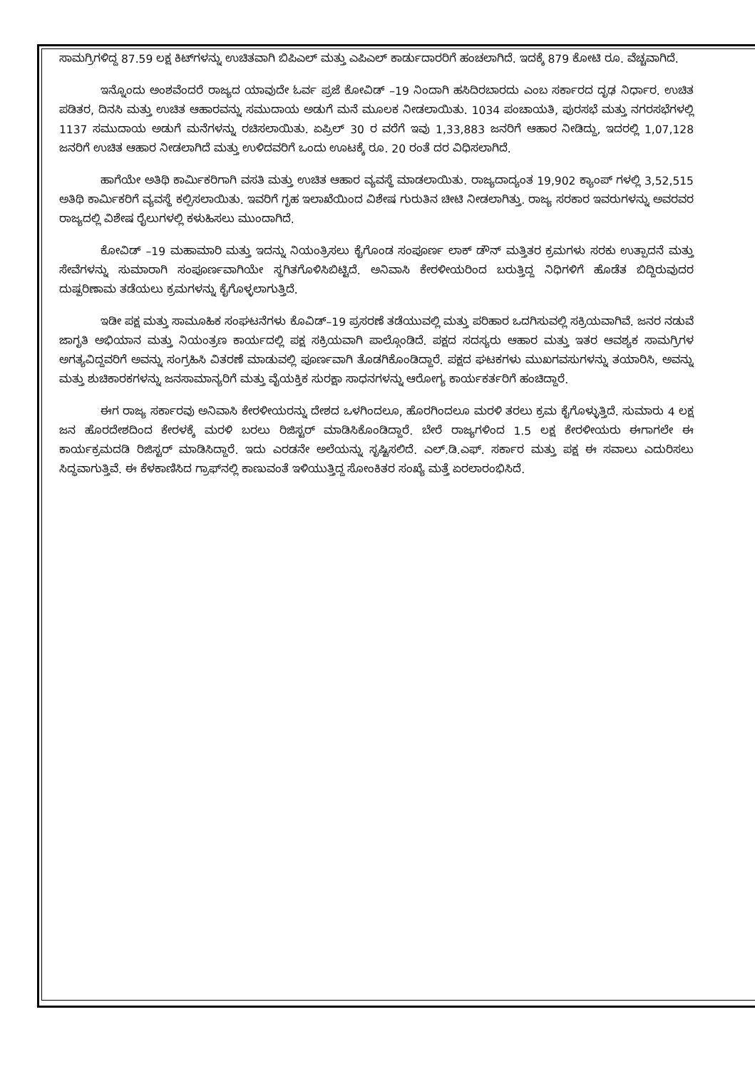ಸಾಮಗ್ರಿಗಳಿದ್ದ 87.59 ಲಕ್ಷ ಕಿಟ್‌ಗಳನ್ನು ಉಚಿತವಾಗಿ ಬಿಪಿಎಲ್ ಮತ್ತು ಎಪಿಎಲ್ ಕಾರ್ಡುದಾರರಿಗೆ ಹಂಚಲಾಗಿದೆ. ಇದಕ್ಕೆ 879 ಕೋಟಿ ರೂ. ವೆಚ್ಚವಾಗಿದೆ.
ಇನ್ನೊಂದು ಅಂಶವೆಂದರೆ ರಾಜ್ಯದ ಯಾವುದೇ ಓರ್ವ ಪ್ರಜೆ ಕೋವಿಡ್ –19 ನಿಂದಾಗಿ ಹಸಿದಿರಬಾರದು ಎಂಬ ಸರ್ಕಾರದ ದೃಢ ನಿರ್ಧಾರ. ಉಚಿತ ಪಡಿತರ, ದಿನಸಿ ಮತ್ತು ಉಚಿತ ಆಹಾರವನ್ನು ಸಮುದಾಯ ಅಡುಗೆ ಮನೆ ಮೂಲಕ ನೀಡಲಾಯಿತು. 1034 ಪಂಚಾಯತಿ, ಪುರಸಭೆ ಮತ್ತು ನಗರಸಭೆಗಳಲ್ಲಿ 1137 ಸಮುದಾಯ ಅಡುಗೆ ಮನೆಗಳನ್ನು ರಚಿಸಲಾಯಿತು. ಏಪ್ರಿಲ್ 30 ರ ವರೆಗೆ ಇವು 1,33,883 ಜನರಿಗೆ ಆಹಾರ ನೀಡಿದ್ದು, ಇದರಲ್ಲಿ 1,07,128 ಜನರಿಗೆ ಉಚಿತ ಆಹಾರ ನೀಡಲಾಗಿದೆ ಮತ್ತು ಉಳಿದವರಿಗೆ ಒಂದು ಊಟಕ್ಕೆ ರೂ. 20 ರಂತೆ ದರ ವಿಧಿಸಲಾಗಿದೆ.
ಹಾಗೆಯೇ ಅತಿಥಿ ಕಾರ್ಮಿಕರಿಗಾಗಿ ವಸತಿ ಮತ್ತು ಉಚಿತ ಆಹಾರ ವ್ಯವಸ್ಥೆ ಮಾಡಲಾಯಿತು. ರಾಜ್ಯದಾದ್ಯಂತ 19,902 ಕ್ಯಾಂಪ್ ಗಳಲ್ಲಿ 3,52,515 ಅತಿಥಿ ಕಾರ್ಮಿಕರಿಗೆ ವ್ಯವಸ್ಥೆ ಕಲ್ಪಿಸಲಾಯಿತು. ಇವರಿಗೆ ಗೃಹ ಇಲಾಖೆಯಿಂದ ವಿಶೇಷ ಗುರುತಿನ ಚೀಟಿ ನೀಡಲಾಗಿತ್ತು. ರಾಜ್ಯ ಸರಕಾರ ಇವರುಗಳನ್ನು ಅವರವರ ರಾಜ್ಯದಲ್ಲಿ ವಿಶೇಷ ರೈಲುಗಳಲ್ಲಿ ಕಳುಹಿಸಲು ಮುಂದಾಗಿದೆ.
ಕೋವಿಡ್ –19 ಮಹಾಮಾರಿ ಮತ್ತು ಇದನ್ನು ನಿಯಂತ್ರಿಸಲು ಕೈಗೊಂಡ ಸಂಪೂರ್ಣ ಲಾಕ್ ಡೌನ್ ಮತ್ತಿತರ ಕ್ರಮಗಳು ಸರಕು ಉತ್ಪಾದನೆ ಮತ್ತು ಸೇವೆಗಳನ್ನು ಸುಮಾರಾಗಿ ಸಂಪೂರ್ಣವಾಗಿಯೇ ಸ್ಥಗಿತಗೊಳಿಸಿಬಿಟ್ಟಿದೆ. ಅನಿವಾಸಿ ಕೇರಳೀಯರಿಂದ ಬರುತ್ತಿದ್ದ ನಿಧಿಗಳಿಗೆ ಹೊಡೆತ ಬಿದ್ದಿರುವುದರ ದುಷ್ಪರಿಣಾಮ ತಡೆಯಲು ಕ್ರಮಗಳನ್ನು ಕೈಗೊಳ್ಳಲಾಗುತ್ತಿದೆ.
ಇಡೀ ಪಕ್ಷ ಮತ್ತು ಸಾಮೂಹಿಕ ಸಂಘಟನೆಗಳು ಕೊವಿಡ್–19 ಪ್ರಸರಣೆ ತಡೆಯುವಲ್ಲಿ ಮತ್ತು ಪರಿಹಾರ ಒದಗಿಸುವಲ್ಲಿ ಸಕ್ರಿಯವಾಗಿವೆ. ಜನರ ನಡುವೆ ಜಾಗೃತಿ ಅಭಿಯಾನ ಮತ್ತು ನಿಯಂತ್ರಣ ಕಾರ್ಯದಲ್ಲಿ ಪಕ್ಷ ಸಕ್ರಿಯವಾಗಿ ಪಾಲ್ಗೊಂಡಿದೆ. ಪಕ್ಷದ ಸದಸ್ಯರು ಆಹಾರ ಮತ್ತು ಇತರ ಆವಶ್ಯಕ ಸಾಮಗ್ರಿಗಳ ಅಗತ್ಯವಿದ್ದವರಿಗೆ ಅವನ್ನು ಸಂಗ್ರಹಿಸಿ ವಿತರಣೆ ಮಾಡುವಲ್ಲಿ ಪೂರ್ಣವಾಗಿ ತೊಡಗಿಕೊಂಡಿದ್ದಾರೆ. ಪಕ್ಷದ ಘಟಕಗಳು ಮುಖಗವಸುಗಳನ್ನು ತಯಾರಿಸಿ, ಅವನ್ನು ಮತ್ತು ಶುಚಿಕಾರಕಗಳನ್ನು ಜನಸಾಮಾನ್ಯರಿಗೆ ಮತ್ತು ವೈಯಕ್ತಿಕ ಸುರಕ್ಷಾ ಸಾಧನಗಳನ್ನು ಆರೋಗ್ಯ ಕಾರ್ಯಕರ್ತರಿಗೆ ಹಂಚಿದ್ದಾರೆ.
ಈಗ ರಾಜ್ಯ ಸರ್ಕಾರವು ಅನಿವಾಸಿ ಕೇರಳೀಯರನ್ನು ದೇಶದ ಒಳಗಿಂದಲೂ, ಹೊರಗಿಂದಲೂ ಮರಳಿ ತರಲು ಕ್ರಮ ಕೈಗೊಳ್ಳುತ್ತಿದೆ. ಸುಮಾರು 4 ಲಕ್ಷ ಜನ ಹೊರದೇಶದಿಂದ ಕೇರಳಕ್ಕೆ ಮರಳಿ ಬರಲು ರಿಜಿಸ್ಟರ್ ಮಾಡಿಸಿಕೊಂಡಿದ್ದಾರೆ. ಬೇರೆ ರಾಜ್ಯಗಳಿಂದ 1.5 ಲಕ್ಷ ಕೇರಳೀಯರು ಈಗಾಗಲೇ ಈ ಕಾರ್ಯಕ್ರಮದಡಿ ರಿಜಿಸ್ಟರ್ ಮಾಡಿಸಿದ್ದಾರೆ. ಇದು ಎರಡನೇ ಅಲೆಯನ್ನು ಸೃಷ್ಟಿಸಲಿದೆ. ಎಲ್.ಡಿ.ಎಫ್. ಸರ್ಕಾರ ಮತ್ತು ಪಕ್ಷ ಈ ಸವಾಲು ಎದುರಿಸಲು ಸಿದ್ಧವಾಗುತ್ತಿವೆ. ಈ ಕೆಳಕಾಣಿಸಿದ ಗ್ರಾಫ್‌ನಲ್ಲಿ ಕಾಣುವಂತೆ ಇಳಿಯುತ್ತಿದ್ದ ಸೋಂಕಿತರ ಸಂಖ್ಯೆ ಮತ್ತೆ ಏರಲಾರಂಭಿಸಿದೆ.